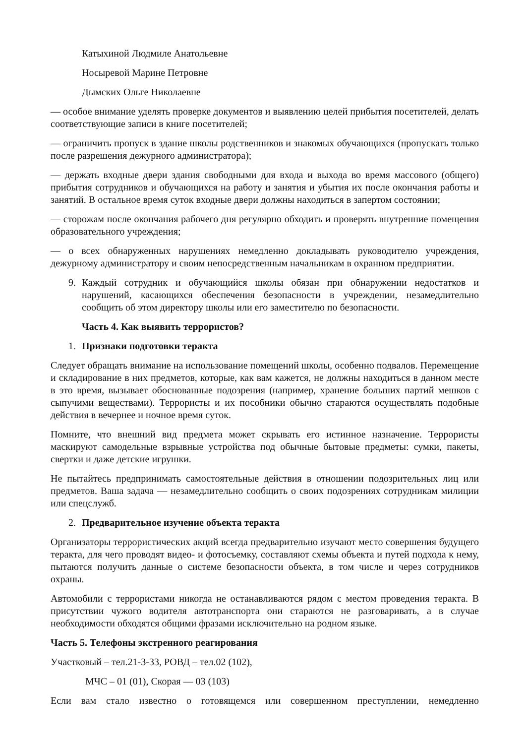Катыхиной Людмиле Анатольевне
Носыревой Марине Петровне
Дымских Ольге Николаевне
— особое внимание уделять проверке документов и выявлению целей прибытия посетителей, делать соответствующие записи в книге посетителей;
— ограничить пропуск в здание школы родственников и знакомых обучающихся (пропускать только после разрешения дежурного администратора);
— держать входные двери здания свободными для входа и выхода во время массового (общего) прибытия сотрудников и обучающихся на работу и занятия и убытия их после окончания работы и занятий. В остальное время суток входные двери должны находиться в запертом состоянии;
— сторожам после окончания рабочего дня регулярно обходить и проверять внутренние помещения образовательного учреждения;
— о всех обнаруженных нарушениях немедленно докладывать руководителю учреждения, дежурному администратору и своим непосредственным начальникам в охранном предприятии.
9. Каждый сотрудник и обучающийся школы обязан при обнаружении недостатков и нарушений, касающихся обеспечения безопасности в учреждении, незамедлительно сообщить об этом директору школы или его заместителю по безопасности.
Часть 4. Как выявить террористов?
1. Признаки подготовки теракта
Следует обращать внимание на использование помещений школы, особенно подвалов. Перемещение и складирование в них предметов, которые, как вам кажется, не должны находиться в данном месте в это время, вызывает обоснованные подозрения (например, хранение больших партий мешков с сыпучими веществами). Террористы и их пособники обычно стараются осуществлять подобные действия в вечернее и ночное время суток.
Помните, что внешний вид предмета может скрывать его истинное назначение. Террористы маскируют самодельные взрывные устройства под обычные бытовые предметы: сумки, пакеты, свертки и даже детские игрушки.
Не пытайтесь предпринимать самостоятельные действия в отношении подозрительных лиц или предметов. Ваша задача — незамедлительно сообщить о своих подозрениях сотрудникам милиции или спецслужб.
2. Предварительное изучение объекта теракта
Организаторы террористических акций всегда предварительно изучают место совершения будущего теракта, для чего проводят видео- и фотосъемку, составляют схемы объекта и путей подхода к нему, пытаются получить данные о системе безопасности объекта, в том числе и через сотрудников охраны.
Автомобили с террористами никогда не останавливаются рядом с местом проведения теракта. В присутствии чужого водителя автотранспорта они стараются не разговаривать, а в случае необходимости обходятся общими фразами исключительно на родном языке.
Часть 5. Телефоны экстренного реагирования
Участковый – тел.21-3-33, РОВД – тел.02 (102),
МЧС – 01 (01), Скорая — 03 (103)
Если вам стало известно о готовящемся или совершенном преступлении, немедленно